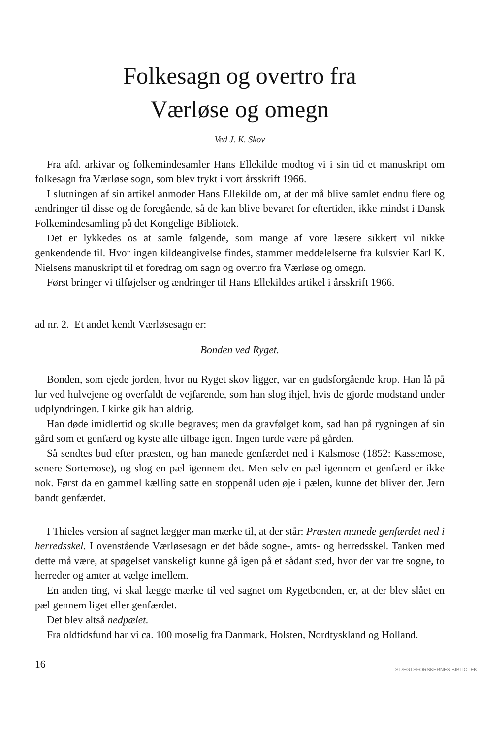Folkesagn og overtro fra
Værløse og omegn
Ved J. K. Skov
Fra afd. arkivar og folkemindesamler Hans Ellekilde modtog vi i sin tid et manuskript om folkesagn fra Værløse sogn, som blev trykt i vort årsskrift 1966.
I slutningen af sin artikel anmoder Hans Ellekilde om, at der må blive samlet endnu flere og ændringer til disse og de foregående, så de kan blive bevaret for eftertiden, ikke mindst i Dansk Folkemindesamling på det Kongelige Bibliotek.
Det er lykkedes os at samle følgende, som mange af vore læsere sikkert vil nikke genkendende til. Hvor ingen kildeangivelse findes, stammer meddelelserne fra kulsvier Karl K. Nielsens manuskript til et foredrag om sagn og overtro fra Værløse og omegn.
Først bringer vi tilføjelser og ændringer til Hans Ellekildes artikel i årsskrift 1966.
ad nr. 2. Et andet kendt Værløsesagn er:
Bonden ved Ryget.
Bonden, som ejede jorden, hvor nu Ryget skov ligger, var en gudsforgående krop. Han lå på lur ved hulvejene og overfaldt de vejfarende, som han slog ihjel, hvis de gjorde modstand under udplyndringen. I kirke gik han aldrig.
Han døde imidlertid og skulle begraves; men da gravfølget kom, sad han på rygningen af sin gård som et genfærd og kyste alle tilbage igen. Ingen turde være på gården.
Så sendtes bud efter præsten, og han manede genfærdet ned i Kalsmose (1852: Kassemose, senere Sortemose), og slog en pæl igennem det. Men selv en pæl igennem et genfærd er ikke nok. Først da en gammel kælling satte en stoppenål uden øje i pælen, kunne det bliver der. Jern bandt genfærdet.
I Thieles version af sagnet lægger man mærke til, at der står: Præsten manede genfærdet ned i herredsskel. I ovenstående Værløsesagn er det både sogne-, amts- og herredsskel. Tanken med dette må være, at spøgelset vanskeligt kunne gå igen på et sådant sted, hvor der var tre sogne, to herreder og amter at vælge imellem.
En anden ting, vi skal lægge mærke til ved sagnet om Rygetbonden, er, at der blev slået en pæl gennem liget eller genfærdet.
Det blev altså nedpælet.
Fra oldtidsfund har vi ca. 100 moselig fra Danmark, Holsten, Nordtyskland og Holland.
16
SLÆGTSFORSKERNES BIBLIOTEK